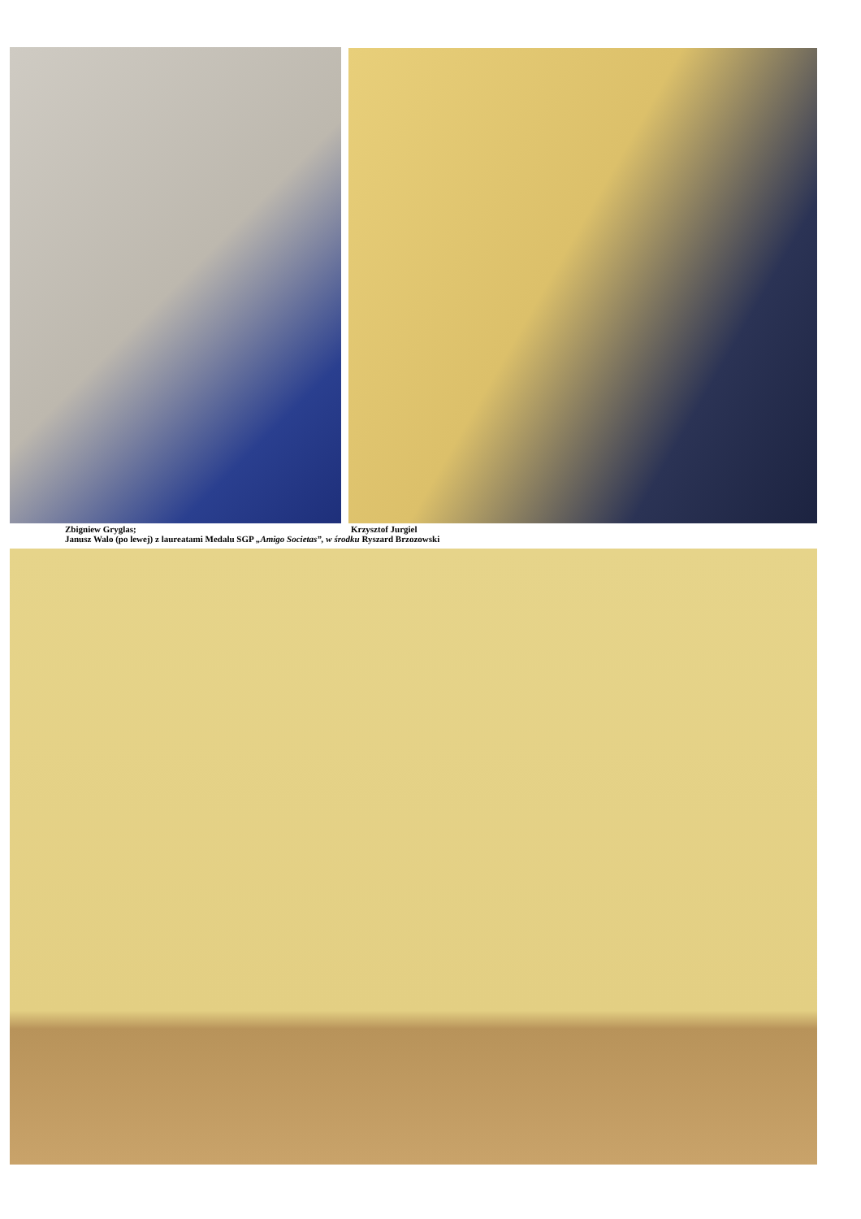Zbigniew Gryglas; Krzysztof Jurgiel
Janusz Walo (po lewej) z laureatami Medalu SGP „Amigo Societas”, w środku Ryszard Brzozowski